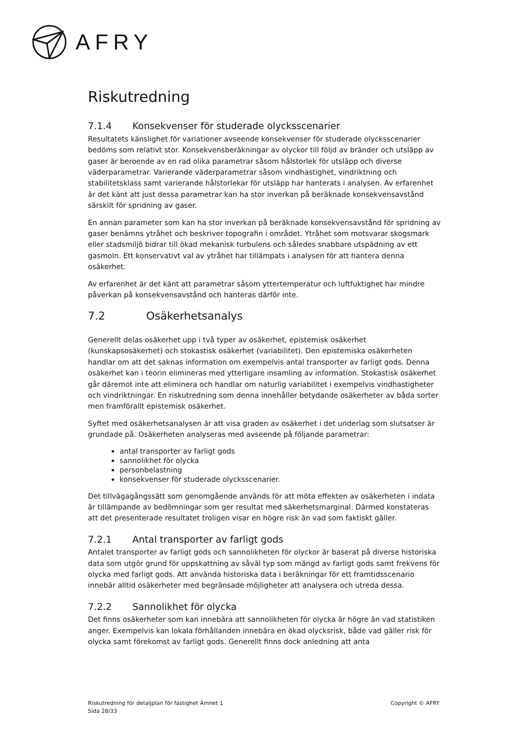AFRY
Riskutredning
7.1.4 Konsekvenser för studerade olycksscenarier
Resultatets känslighet för variationer avseende konsekvenser för studerade olycksscenarier bedöms som relativt stor. Konsekvensberäkningar av olyckor till följd av bränder och utsläpp av gaser är beroende av en rad olika parametrar såsom hålstorlek för utsläpp och diverse väderparametrar. Varierande väderparametrar såsom vindhastighet, vindriktning och stabilitetsklass samt varierande hålstorlekar för utsläpp har hanterats i analysen. Av erfarenhet är det känt att just dessa parametrar kan ha stor inverkan på beräknade konsekvensavstånd särskilt för spridning av gaser.
En annan parameter som kan ha stor inverkan på beräknade konsekvensavstånd för spridning av gaser benämns ytråhet och beskriver topografin i området. Ytråhet som motsvarar skogsmark eller stadsmiljö bidrar till ökad mekanisk turbulens och således snabbare utspädning av ett gasmoln. Ett konservativt val av ytråhet har tillämpats i analysen för att hantera denna osäkerhet.
Av erfarenhet är det känt att parametrar såsom yttertemperatur och luftfuktighet har mindre påverkan på konsekvensavstånd och hanteras därför inte.
7.2 Osäkerhetsanalys
Generellt delas osäkerhet upp i två typer av osäkerhet, epistemisk osäkerhet (kunskapsosäkerhet) och stokastisk osäkerhet (variabilitet). Den epistemiska osäkerheten handlar om att det saknas information om exempelvis antal transporter av farligt gods. Denna osäkerhet kan i teorin elimineras med ytterligare insamling av information. Stokastisk osäkerhet går däremot inte att eliminera och handlar om naturlig variabilitet i exempelvis vindhastigheter och vindriktningar. En riskutredning som denna innehåller betydande osäkerheter av båda sorter men framförallt epistemisk osäkerhet.
Syftet med osäkerhetsanalysen är att visa graden av osäkerhet i det underlag som slutsatser är grundade på. Osäkerheten analyseras med avseende på följande parametrar:
antal transporter av farligt gods
sannolikhet för olycka
personbelastning
konsekvenser för studerade olycksscenarier.
Det tillvägagångssätt som genomgående används för att möta effekten av osäkerheten i indata är tillämpande av bedömningar som ger resultat med säkerhetsmarginal. Därmed konstateras att det presenterade resultatet troligen visar en högre risk än vad som faktiskt gäller.
7.2.1 Antal transporter av farligt gods
Antalet transporter av farligt gods och sannolikheten för olyckor är baserat på diverse historiska data som utgör grund för uppskattning av såväl typ som mängd av farligt gods samt frekvens för olycka med farligt gods. Att använda historiska data i beräkningar för ett framtidsscenario innebär alltid osäkerheter med begränsade möjligheter att analysera och utreda dessa.
7.2.2 Sannolikhet för olycka
Det finns osäkerheter som kan innebära att sannolikheten för olycka är högre än vad statistiken anger. Exempelvis kan lokala förhållanden innebära en ökad olycksrisk, både vad gäller risk för olycka samt förekomst av farligt gods. Generellt finns dock anledning att anta
Riskutredning för detaljplan för fastighet Ämnet 1
Sida 28/33
Copyright © AFRY